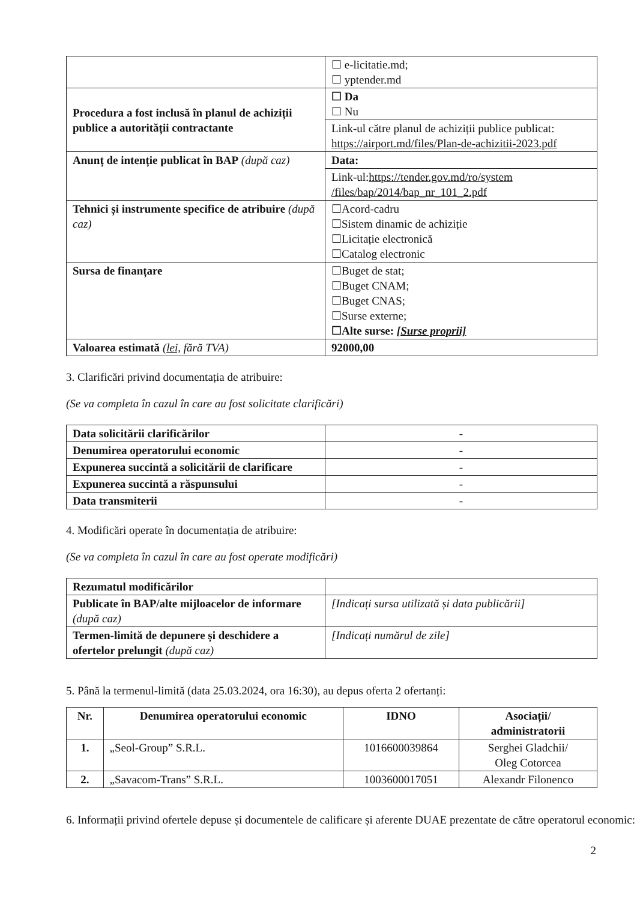| | ☐ e-licitatie.md; ☐ yptender.md |
| Procedura a fost inclusă în planul de achiziții publice a autorității contractante | ☐ Da ☐ Nu |
| | Link-ul către planul de achiziții publice publicat: https://airport.md/files/Plan-de-achizitii-2023.pdf |
| Anunț de intenție publicat în BAP (după caz) | Data: |
| | Link-ul: https://tender.gov.md/ro/system /files/bap/2014/bap_nr_101_2.pdf |
| Tehnici și instrumente specifice de atribuire (după caz) | ☐Acord-cadru ☐Sistem dinamic de achiziție ☐Licitație electronică ☐Catalog electronic |
| Sursa de finanțare | ☐Buget de stat; ☐Buget CNAM; ☐Buget CNAS; ☐Surse externe; ☐Alte surse: [Surse proprii] |
| Valoarea estimată ( lei, fără TVA) | 92000,00 |
3. Clarificări privind documentația de atribuire:
(Se va completa în cazul în care au fost solicitate clarificări)
| Data solicitării clarificărilor | - |
| Denumirea operatorului economic | - |
| Expunerea succintă a solicitării de clarificare | - |
| Expunerea succintă a răspunsului | - |
| Data transmiterii | - |
4. Modificări operate în documentația de atribuire:
(Se va completa în cazul în care au fost operate modificări)
| Rezumatul modificărilor | |
| Publicate în BAP/alte mijloacelor de informare (după caz) | [Indicați sursa utilizată și data publicării] |
| Termen-limită de depunere și deschidere a ofertelor prelungit (după caz) | [Indicați numărul de zile] |
5. Până la termenul-limită (data 25.03.2024, ora 16:30), au depus oferta 2 ofertanți:
| Nr. | Denumirea operatorului economic | IDNO | Asociații/ administratorii |
| --- | --- | --- | --- |
| 1. | „Seol-Group” S.R.L. | 1016600039864 | Serghei Gladchii/ Oleg Cotorcea |
| 2. | „Savacom-Trans” S.R.L. | 1003600017051 | Alexandr Filonenco |
6. Informații privind ofertele depuse și documentele de calificare și aferente DUAE prezentate de către operatorul economic:
2